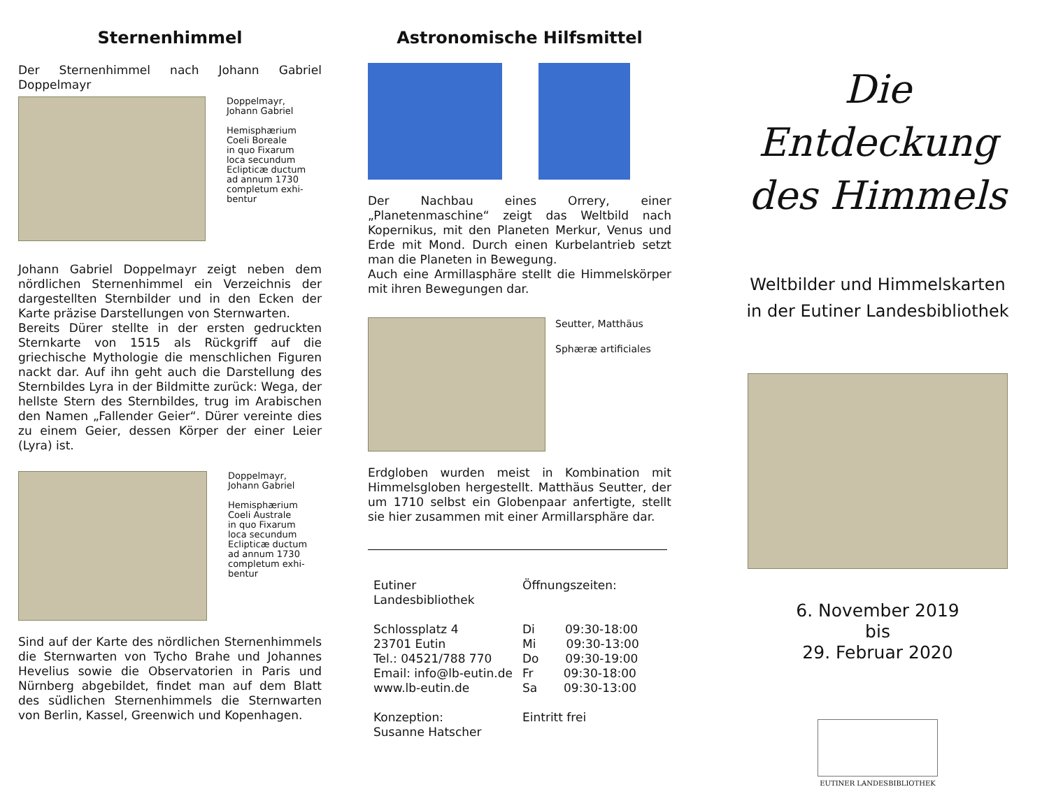Sternenhimmel
Der Sternenhimmel nach Johann Gabriel Doppelmayr
Doppelmayr,
Johann Gabriel
Hemisphærium
Coeli Boreale
in quo Fixarum
loca secundum
Eclipticæ ductum
ad annum 1730
completum exhi-
bentur
Johann Gabriel Doppelmayr zeigt neben dem nördlichen Sternenhimmel ein Verzeichnis der dargestellten Sternbilder und in den Ecken der Karte präzise Darstellungen von Sternwarten.
Bereits Dürer stellte in der ersten gedruckten Sternkarte von 1515 als Rückgriff auf die griechische Mythologie die menschlichen Figuren nackt dar. Auf ihn geht auch die Darstellung des Sternbildes Lyra in der Bildmitte zurück: Wega, der hellste Stern des Sternbildes, trug im Arabischen den Namen „Fallender Geier“. Dürer vereinte dies zu einem Geier, dessen Körper der einer Leier (Lyra) ist.
Doppelmayr,
Johann Gabriel
Hemisphærium
Coeli Australe
in quo Fixarum
loca secundum
Eclipticæ ductum
ad annum 1730
completum exhi-
bentur
Sind auf der Karte des nördlichen Sternenhimmels die Sternwarten von Tycho Brahe und Johannes Hevelius sowie die Observatorien in Paris und Nürnberg abgebildet, findet man auf dem Blatt des südlichen Sternenhimmels die Sternwarten von Berlin, Kassel, Greenwich und Kopenhagen.
Astronomische Hilfsmittel
Der Nachbau eines Orrery, einer „Planetenmaschine“ zeigt das Weltbild nach Kopernikus, mit den Planeten Merkur, Venus und Erde mit Mond. Durch einen Kurbelantrieb setzt man die Planeten in Bewegung.
Auch eine Armillasphäre stellt die Himmelskörper mit ihren Bewegungen dar.
Seutter, Matthäus
Sphæræ artificiales
Erdgloben wurden meist in Kombination mit Himmelsgloben hergestellt. Matthäus Seutter, der um 1710 selbst ein Globenpaar anfertigte, stellt sie hier zusammen mit einer Armillarsphäre dar.
Eutiner
Landesbibliothek
Schlossplatz 4
23701 Eutin
Tel.: 04521/788 770
Email: info@lb-eutin.de
www.lb-eutin.de
Konzeption:
Susanne Hatscher
Öffnungszeiten:
Di 09:30-18:00
Mi 09:30-13:00
Do 09:30-19:00
Fr 09:30-18:00
Sa 09:30-13:00
Eintritt frei
Die Entdeckung
des Himmels
Weltbilder und Himmelskarten
in der Eutiner Landesbibliothek
6. November 2019
bis
29. Februar 2020
EUTINER LANDESBIBLIOTHEK